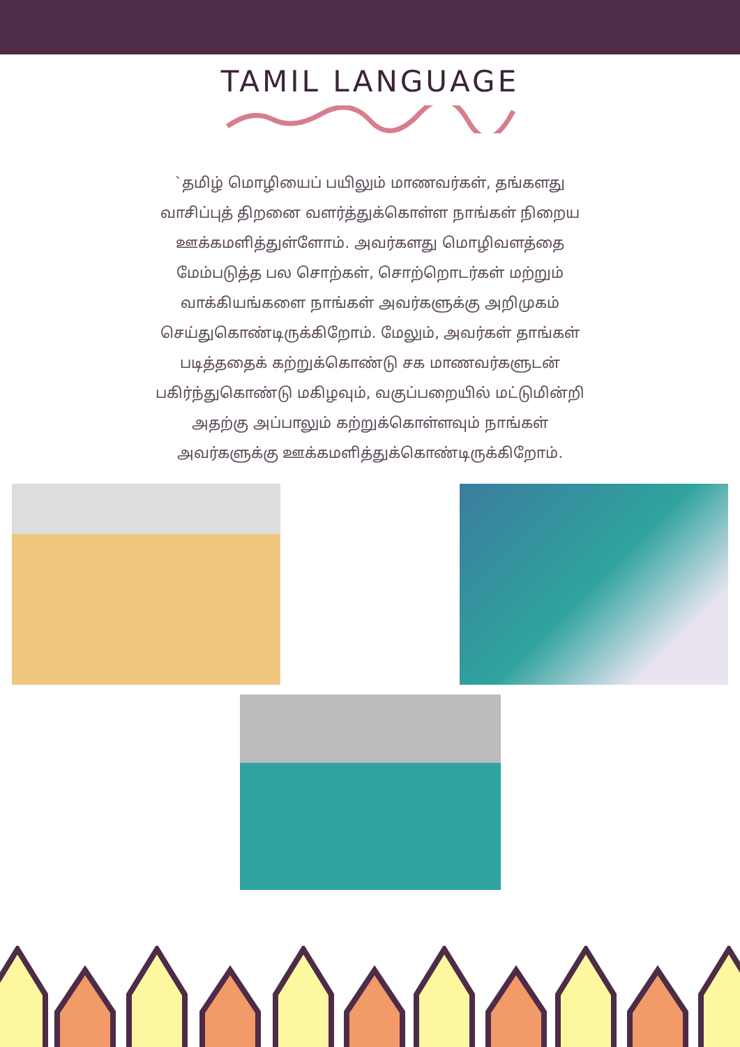TAMIL LANGUAGE
`தமிழ் மொழியைப் பயிலும் மாணவர்கள், தங்களது வாசிப்புத் திறனை வளர்த்துக்கொள்ள நாங்கள் நிறைய ஊக்கமளித்துள்ளோம். அவர்களது மொழிவளத்தை மேம்படுத்த பல சொற்கள், சொற்றொடர்கள் மற்றும் வாக்கியங்களை நாங்கள் அவர்களுக்கு அறிமுகம் செய்துகொண்டிருக்கிறோம். மேலும், அவர்கள் தாங்கள் படித்ததைக் கற்றுக்கொண்டு சக மாணவர்களுடன் பகிர்ந்துகொண்டு மகிழவும், வகுப்பறையில் மட்டுமின்றி அதற்கு அப்பாலும் கற்றுக்கொள்ளவும் நாங்கள் அவர்களுக்கு ஊக்கமளித்துக்கொண்டிருக்கிறோம்.